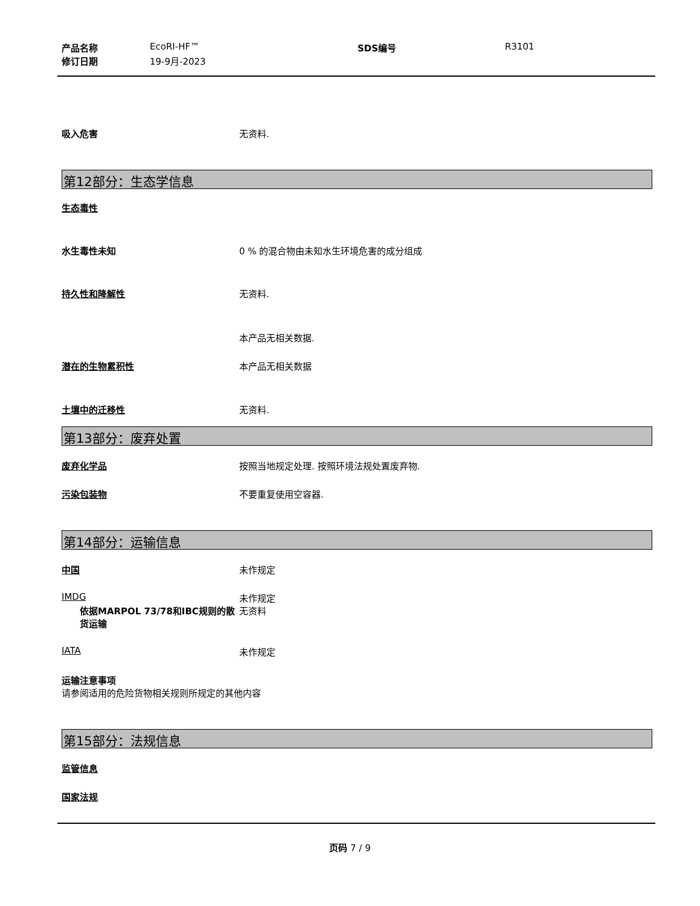产品名称 EcoRI-HF™ SDS编号 R3101
修订日期 19-9月-2023
吸入危害 无资料.
第12部分：生态学信息
生态毒性
水生毒性未知 0 % 的混合物由未知水生环境危害的成分组成
持久性和降解性 无资料.
本产品无相关数据.
潜在的生物累积性 本产品无相关数据
土壤中的迁移性 无资料.
第13部分：废弃处置
废弃化学品 按照当地规定处理. 按照环境法规处置废弃物.
污染包装物 不要重复使用空容器.
第14部分：运输信息
中国 未作规定
IMDG 未作规定
依据MARPOL 73/78和IBC规则的散货运输 无资料
IATA 未作规定
运输注意事项
请参阅适用的危险货物相关规则所规定的其他内容
第15部分：法规信息
监管信息
国家法规
页码 7 / 9